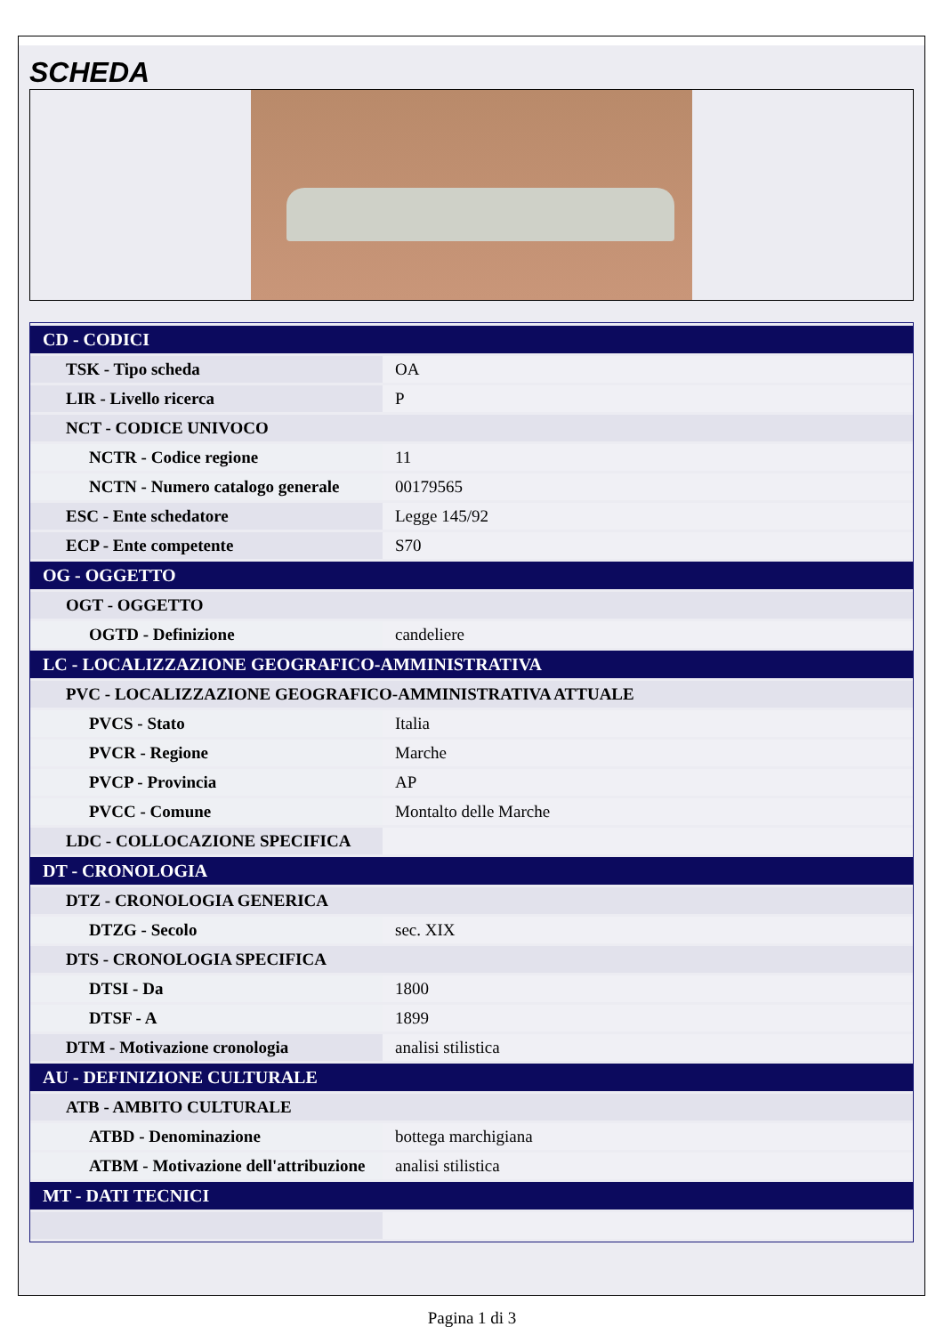SCHEDA
| CD - CODICI | |
| TSK - Tipo scheda | OA |
| LIR - Livello ricerca | P |
| NCT - CODICE UNIVOCO | |
| NCTR - Codice regione | 11 |
| NCTN - Numero catalogo generale | 00179565 |
| ESC - Ente schedatore | Legge 145/92 |
| ECP - Ente competente | S70 |
| OG - OGGETTO | |
| OGT - OGGETTO | |
| OGTD - Definizione | candeliere |
| LC - LOCALIZZAZIONE GEOGRAFICO-AMMINISTRATIVA | |
| PVC - LOCALIZZAZIONE GEOGRAFICO-AMMINISTRATIVA ATTUALE | |
| PVCS - Stato | Italia |
| PVCR - Regione | Marche |
| PVCP - Provincia | AP |
| PVCC - Comune | Montalto delle Marche |
| LDC - COLLOCAZIONE SPECIFICA | |
| DT - CRONOLOGIA | |
| DTZ - CRONOLOGIA GENERICA | |
| DTZG - Secolo | sec. XIX |
| DTS - CRONOLOGIA SPECIFICA | |
| DTSI - Da | 1800 |
| DTSF - A | 1899 |
| DTM - Motivazione cronologia | analisi stilistica |
| AU - DEFINIZIONE CULTURALE | |
| ATB - AMBITO CULTURALE | |
| ATBD - Denominazione | bottega marchigiana |
| ATBM - Motivazione dell'attribuzione | analisi stilistica |
| MT - DATI TECNICI | |
Pagina 1 di 3